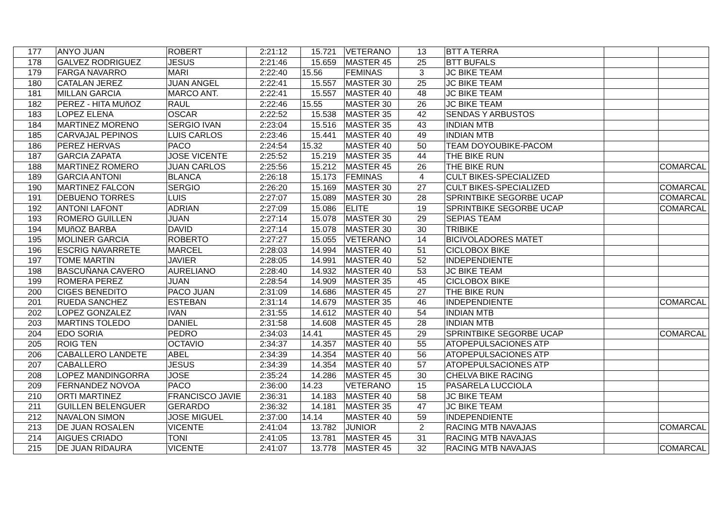| 177 | ANYO JUAN | ROBERT | 2:21:12 | 15.721 | VETERANO | 13 | BTT A TERRA | | |
| 178 | GALVEZ RODRIGUEZ | JESUS | 2:21:46 | 15.659 | MASTER 45 | 25 | BTT BUFALS | | |
| 179 | FARGA NAVARRO | MARI | 2:22:40 | 15.56 | FEMINAS | 3 | JC BIKE TEAM | | |
| 180 | CATALAN JEREZ | JUAN ANGEL | 2:22:41 | 15.557 | MASTER 30 | 25 | JC BIKE TEAM | | |
| 181 | MILLAN GARCIA | MARCO ANT. | 2:22:41 | 15.557 | MASTER 40 | 48 | JC BIKE TEAM | | |
| 182 | PEREZ - HITA MUñOZ | RAUL | 2:22:46 | 15.55 | MASTER 30 | 26 | JC BIKE TEAM | | |
| 183 | LOPEZ ELENA | OSCAR | 2:22:52 | 15.538 | MASTER 35 | 42 | SENDAS Y ARBUSTOS | | |
| 184 | MARTINEZ MORENO | SERGIO IVAN | 2:23:04 | 15.516 | MASTER 35 | 43 | INDIAN MTB | | |
| 185 | CARVAJAL PEPINOS | LUIS CARLOS | 2:23:46 | 15.441 | MASTER 40 | 49 | INDIAN MTB | | |
| 186 | PEREZ HERVAS | PACO | 2:24:54 | 15.32 | MASTER 40 | 50 | TEAM DOYOUBIKE-PACOM | | |
| 187 | GARCIA ZAPATA | JOSE VICENTE | 2:25:52 | 15.219 | MASTER 35 | 44 | THE BIKE RUN | | |
| 188 | MARTINEZ ROMERO | JUAN CARLOS | 2:25:56 | 15.212 | MASTER 45 | 26 | THE BIKE RUN | | COMARCAL |
| 189 | GARCIA ANTONI | BLANCA | 2:26:18 | 15.173 | FEMINAS | 4 | CULT BIKES-SPECIALIZED | | |
| 190 | MARTINEZ FALCON | SERGIO | 2:26:20 | 15.169 | MASTER 30 | 27 | CULT BIKES-SPECIALIZED | | COMARCAL |
| 191 | DEBUENO TORRES | LUIS | 2:27:07 | 15.089 | MASTER 30 | 28 | SPRINTBIKE SEGORBE UCAP | | COMARCAL |
| 192 | ANTONI LAFONT | ADRIAN | 2:27:09 | 15.086 | ELITE | 19 | SPRINTBIKE SEGORBE UCAP | | COMARCAL |
| 193 | ROMERO GUILLEN | JUAN | 2:27:14 | 15.078 | MASTER 30 | 29 | SEPIAS TEAM | | |
| 194 | MUñOZ BARBA | DAVID | 2:27:14 | 15.078 | MASTER 30 | 30 | TRIBIKE | | |
| 195 | MOLINER GARCIA | ROBERTO | 2:27:27 | 15.055 | VETERANO | 14 | BICIVOLADORES MATET | | |
| 196 | ESCRIG NAVARRETE | MARCEL | 2:28:03 | 14.994 | MASTER 40 | 51 | CICLOBOX BIKE | | |
| 197 | TOME MARTIN | JAVIER | 2:28:05 | 14.991 | MASTER 40 | 52 | INDEPENDIENTE | | |
| 198 | BASCUÑANA CAVERO | AURELIANO | 2:28:40 | 14.932 | MASTER 40 | 53 | JC BIKE TEAM | | |
| 199 | ROMERA PEREZ | JUAN | 2:28:54 | 14.909 | MASTER 35 | 45 | CICLOBOX BIKE | | |
| 200 | CIGES BENEDITO | PACO JUAN | 2:31:09 | 14.686 | MASTER 45 | 27 | THE BIKE RUN | | |
| 201 | RUEDA SANCHEZ | ESTEBAN | 2:31:14 | 14.679 | MASTER 35 | 46 | INDEPENDIENTE | | COMARCAL |
| 202 | LOPEZ GONZALEZ | IVAN | 2:31:55 | 14.612 | MASTER 40 | 54 | INDIAN MTB | | |
| 203 | MARTINS TOLEDO | DANIEL | 2:31:58 | 14.608 | MASTER 45 | 28 | INDIAN MTB | | |
| 204 | EDO SORIA | PEDRO | 2:34:03 | 14.41 | MASTER 45 | 29 | SPRINTBIKE SEGORBE UCAP | | COMARCAL |
| 205 | ROIG TEN | OCTAVIO | 2:34:37 | 14.357 | MASTER 40 | 55 | ATOPEPULSACIONES ATP | | |
| 206 | CABALLERO LANDETE | ABEL | 2:34:39 | 14.354 | MASTER 40 | 56 | ATOPEPULSACIONES ATP | | |
| 207 | CABALLERO | JESUS | 2:34:39 | 14.354 | MASTER 40 | 57 | ATOPEPULSACIONES ATP | | |
| 208 | LOPEZ MANDINGORRA | JOSE | 2:35:24 | 14.286 | MASTER 45 | 30 | CHELVA BIKE RACING | | |
| 209 | FERNANDEZ NOVOA | PACO | 2:36:00 | 14.23 | VETERANO | 15 | PASARELA LUCCIOLA | | |
| 210 | ORTI MARTINEZ | FRANCISCO JAVIE | 2:36:31 | 14.183 | MASTER 40 | 58 | JC BIKE TEAM | | |
| 211 | GUILLEN BELENGUER | GERARDO | 2:36:32 | 14.181 | MASTER 35 | 47 | JC BIKE TEAM | | |
| 212 | NAVALON SIMON | JOSE MIGUEL | 2:37:00 | 14.14 | MASTER 40 | 59 | INDEPENDIENTE | | |
| 213 | DE JUAN ROSALEN | VICENTE | 2:41:04 | 13.782 | JUNIOR | 2 | RACING MTB NAVAJAS | | COMARCAL |
| 214 | AIGUES CRIADO | TONI | 2:41:05 | 13.781 | MASTER 45 | 31 | RACING MTB NAVAJAS | | |
| 215 | DE JUAN RIDAURA | VICENTE | 2:41:07 | 13.778 | MASTER 45 | 32 | RACING MTB NAVAJAS | | COMARCAL |